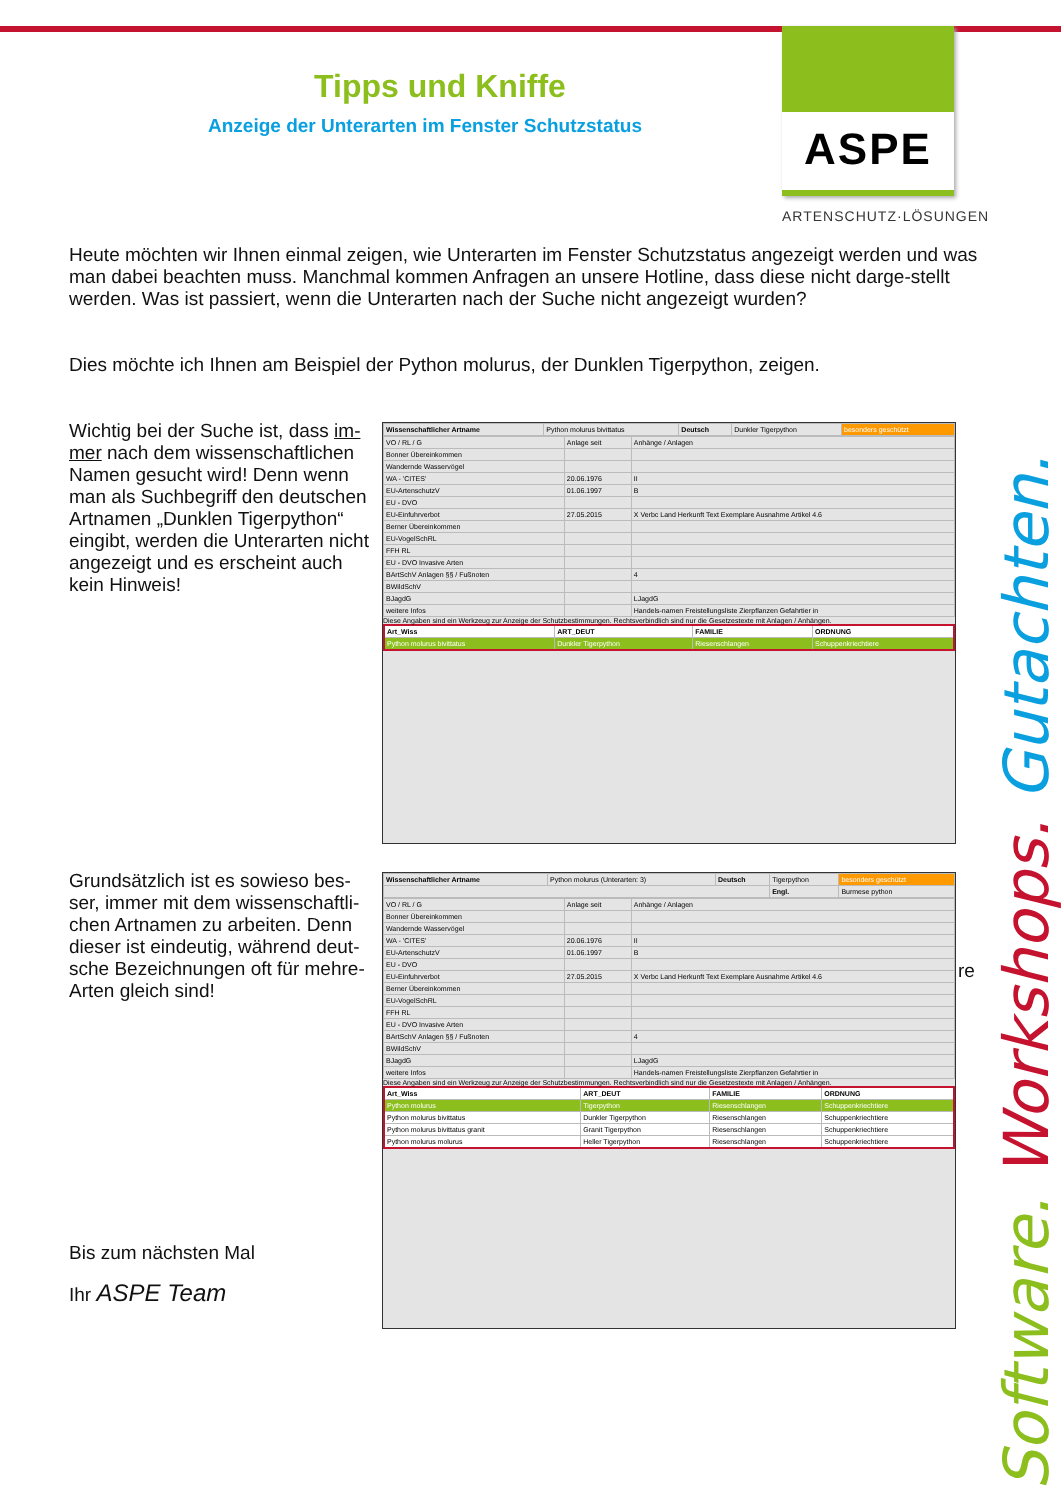Tipps und Kniffe
Anzeige der Unterarten im Fenster Schutzstatus
ASPE
ARTENSCHUTZ·LÖSUNGEN
Heute möchten wir Ihnen einmal zeigen, wie Unterarten im Fenster Schutzstatus angezeigt werden und was man dabei beachten muss. Manchmal kommen Anfragen an unsere Hotline, dass diese nicht darge-stellt werden. Was ist passiert, wenn die Unterarten nach der Suche nicht angezeigt wurden?
Dies möchte ich Ihnen am Beispiel der Python molurus, der Dunklen Tigerpython, zeigen.
Wichtig bei der Suche ist, dass im-mer nach dem wissenschaftlichen Namen gesucht wird! Denn wenn man als Suchbegriff den deutschen Artnamen „Dunklen Tigerpython“ eingibt, werden die Unterarten nicht angezeigt und es erscheint auch kein Hinweis!
Grundsätzlich ist es sowieso bes-ser, immer mit dem wissenschaftli-chen Artnamen zu arbeiten. Denn dieser ist eindeutig, während deut-sche Bezeichnungen oft für mehre-Arten gleich sind!
re
Bis zum nächsten Mal
Ihr ASPE Team
| Wissenschaftlicher Artname | Python molurus bivittatus | Deutsch | Dunkler Tigerpython | besonders geschützt |
| VO / RL / G | Anlage seit | Anhänge / Anlagen |
| Bonner Übereinkommen | | |
| Wandernde Wasservögel | | |
| WA - 'CITES' | 20.06.1976 | II |
| EU-ArtenschutzV | 01.06.1997 | B |
| EU - DVO | | |
| EU-Einfuhrverbot | 27.05.2015 | X Verbc Land Herkunft Text Exemplare Ausnahme Artikel 4.6 |
| Berner Übereinkommen | | |
| EU-VogelSchRL | | |
| FFH RL | | |
| EU - DVO Invasive Arten | | |
| BArtSchV Anlagen §§ / Fußnoten | | 4 |
| BWildSchV | | |
| BJagdG | | LJagdG |
| weitere Infos | | Handels-namen Freistellungsliste Zierpflanzen Gefahrtier in |
Diese Angaben sind ein Werkzeug zur Anzeige der Schutzbestimmungen. Rechtsverbindlich sind nur die Gesetzestexte mit Anlagen / Anhängen.
| Art_Wiss | ART_DEUT | FAMILIE | ORDNUNG |
| --- | --- | --- | --- |
| Python molurus bivittatus | Dunkler Tigerpython | Riesenschlangen | Schuppenkriechtiere |
| Wissenschaftlicher Artname | Python molurus (Unterarten: 3) | Deutsch | Tigerpython | besonders geschützt |
| | | | Engl. | Burmese python |
| VO / RL / G | Anlage seit | Anhänge / Anlagen |
| Bonner Übereinkommen | | |
| Wandernde Wasservögel | | |
| WA - 'CITES' | 20.06.1976 | II |
| EU-ArtenschutzV | 01.06.1997 | B |
| EU - DVO | | |
| EU-Einfuhrverbot | 27.05.2015 | X Verbc Land Herkunft Text Exemplare Ausnahme Artikel 4.6 |
| Berner Übereinkommen | | |
| EU-VogelSchRL | | |
| FFH RL | | |
| EU - DVO Invasive Arten | | |
| BArtSchV Anlagen §§ / Fußnoten | | 4 |
| BWildSchV | | |
| BJagdG | | LJagdG |
| weitere Infos | | Handels-namen Freistellungsliste Zierpflanzen Gefahrtier in |
Diese Angaben sind ein Werkzeug zur Anzeige der Schutzbestimmungen. Rechtsverbindlich sind nur die Gesetzestexte mit Anlagen / Anhängen.
| Art_Wiss | ART_DEUT | FAMILIE | ORDNUNG |
| --- | --- | --- | --- |
| Python molurus | Tigerpython | Riesenschlangen | Schuppenkriechtiere |
| Python molurus bivittatus | Dunkler Tigerpython | Riesenschlangen | Schuppenkriechtiere |
| Python molurus bivittatus granit | Granit Tigerpython | Riesenschlangen | Schuppenkriechtiere |
| Python molurus molurus | Heller Tigerpython | Riesenschlangen | Schuppenkriechtiere |
Software. Workshops. Gutachten.